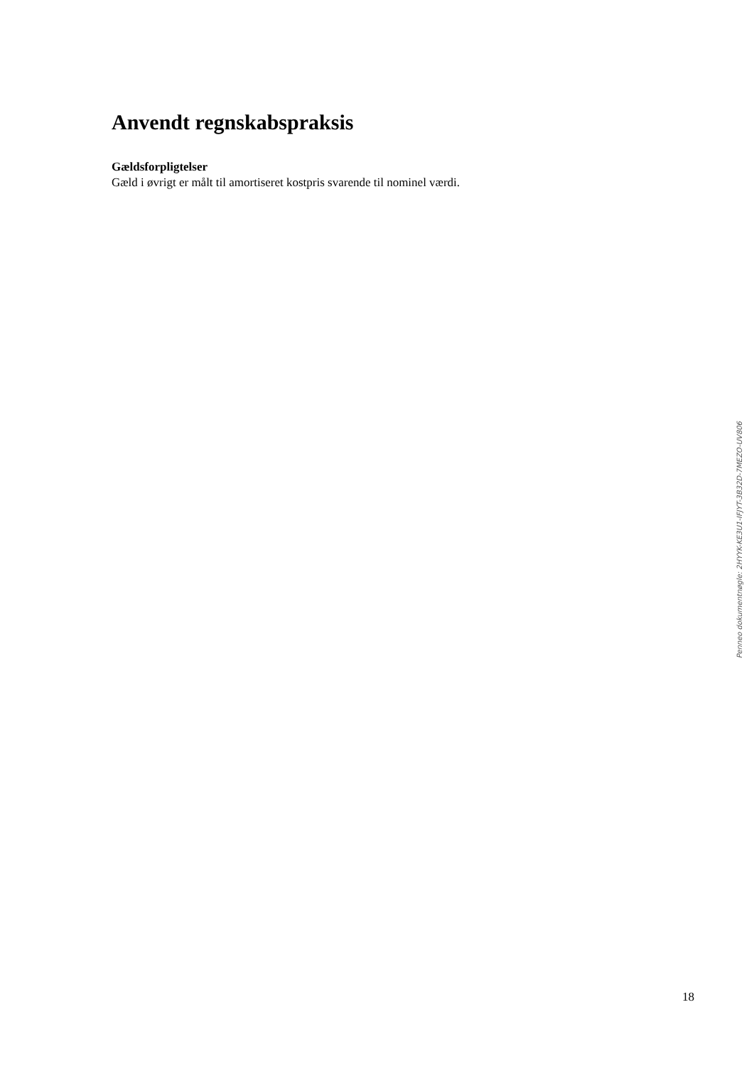Anvendt regnskabspraksis
Gældsforpligtelser
Gæld i øvrigt er målt til amortiseret kostpris svarende til nominel værdi.
Penneo dokumentnøgle: 2HYYK-KE3U1-IFJYT-3B32D-7MEZO-UV806
18